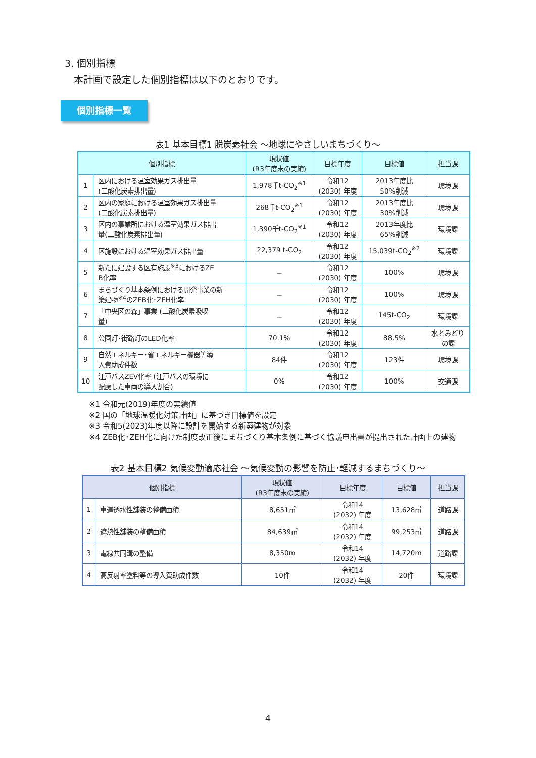3. 個別指標
本計画で設定した個別指標は以下のとおりです。
個別指標一覧
表1 基本目標1 脱炭素社会 ～地球にやさしいまちづくり～
| 個別指標 | | 現状値 (R3年度末の実績) | 目標年度 | 目標値 | 担当課 |
| --- | --- | --- | --- | --- | --- |
| 1 | 区内における温室効果ガス排出量 (二酸化炭素排出量) | 1,978千t-CO<sub>2</sub><sup>※1</sup> | 令和12 (2030) 年度 | 2013年度比 50%削減 | 環境課 |
| 2 | 区内の家庭における温室効果ガス排出量 (二酸化炭素排出量) | 268千t-CO<sub>2</sub><sup>※1</sup> | 令和12 (2030) 年度 | 2013年度比 30%削減 | 環境課 |
| 3 | 区内の事業所における温室効果ガス排出 量(二酸化炭素排出量) | 1,390千t-CO<sub>2</sub><sup>※1</sup> | 令和12 (2030) 年度 | 2013年度比 65%削減 | 環境課 |
| 4 | 区施設における温室効果ガス排出量 | 22,379 t-CO<sub>2</sub> | 令和12 (2030) 年度 | 15,039t-CO<sub>2</sub><sup>※2</sup> | 環境課 |
| 5 | 新たに建設する区有施設<sup>※3</sup>におけるZE B化率 | － | 令和12 (2030) 年度 | 100% | 環境課 |
| 6 | まちづくり基本条例における開発事業の新 築建物<sup>※4</sup>のZEB化･ZEH化率 | － | 令和12 (2030) 年度 | 100% | 環境課 |
| 7 | 「中央区の森」事業 (二酸化炭素吸収 量) | － | 令和12 (2030) 年度 | 145t-CO<sub>2</sub> | 環境課 |
| 8 | 公園灯･街路灯のLED化率 | 70.1% | 令和12 (2030) 年度 | 88.5% | 水とみどり の課 |
| 9 | 自然エネルギー･省エネルギー機器等導 入費助成件数 | 84件 | 令和12 (2030) 年度 | 123件 | 環境課 |
| 10 | 江戸バスZEV化率 (江戸バスの環境に 配慮した車両の導入割合) | 0% | 令和12 (2030) 年度 | 100% | 交通課 |
※1 令和元(2019)年度の実績値
※2 国の「地球温暖化対策計画」に基づき目標値を設定
※3 令和5(2023)年度以降に設計を開始する新築建物が対象
※4 ZEB化･ZEH化に向けた制度改正後にまちづくり基本条例に基づく協議申出書が提出された計画上の建物
表2 基本目標2 気候変動適応社会 ～気候変動の影響を防止･軽減するまちづくり～
| 個別指標 | | 現状値 (R3年度末の実績) | 目標年度 | 目標値 | 担当課 |
| --- | --- | --- | --- | --- | --- |
| 1 | 車道透水性舗装の整備面積 | 8,651㎡ | 令和14 (2032) 年度 | 13,628㎡ | 道路課 |
| 2 | 遮熱性舗装の整備面積 | 84,639㎡ | 令和14 (2032) 年度 | 99,253㎡ | 道路課 |
| 3 | 電線共同溝の整備 | 8,350m | 令和14 (2032) 年度 | 14,720m | 道路課 |
| 4 | 高反射率塗料等の導入費助成件数 | 10件 | 令和14 (2032) 年度 | 20件 | 環境課 |
4